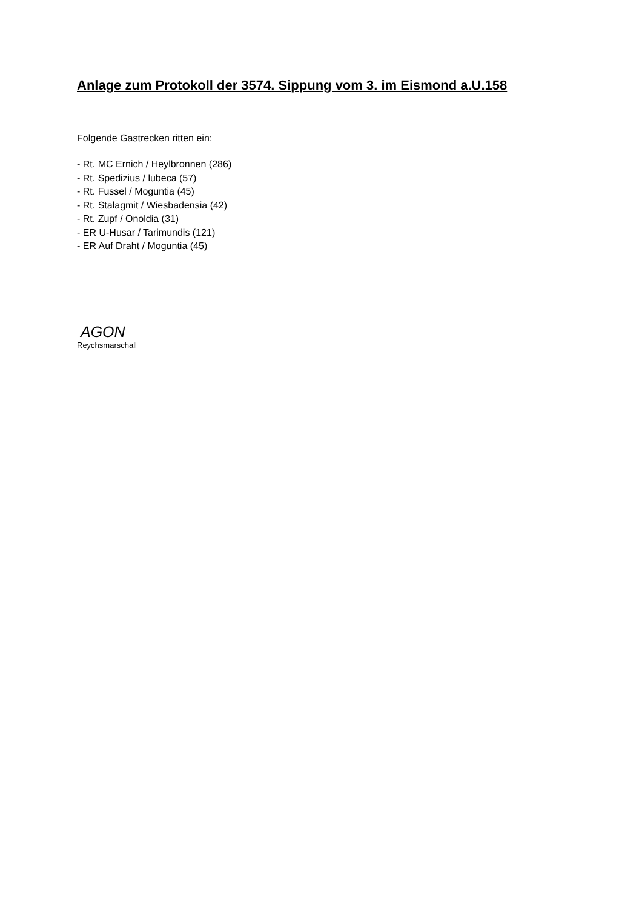Anlage zum Protokoll der 3574. Sippung vom 3. im Eismond a.U.158
Folgende Gastrecken ritten ein:
- Rt. MC Ernich / Heylbronnen (286)
- Rt. Spedizius / lubeca (57)
- Rt. Fussel / Moguntia (45)
- Rt. Stalagmit / Wiesbadensia (42)
- Rt. Zupf / Onoldia (31)
- ER U-Husar / Tarimundis (121)
- ER Auf Draht / Moguntia (45)
AGON
Reychsmarschall